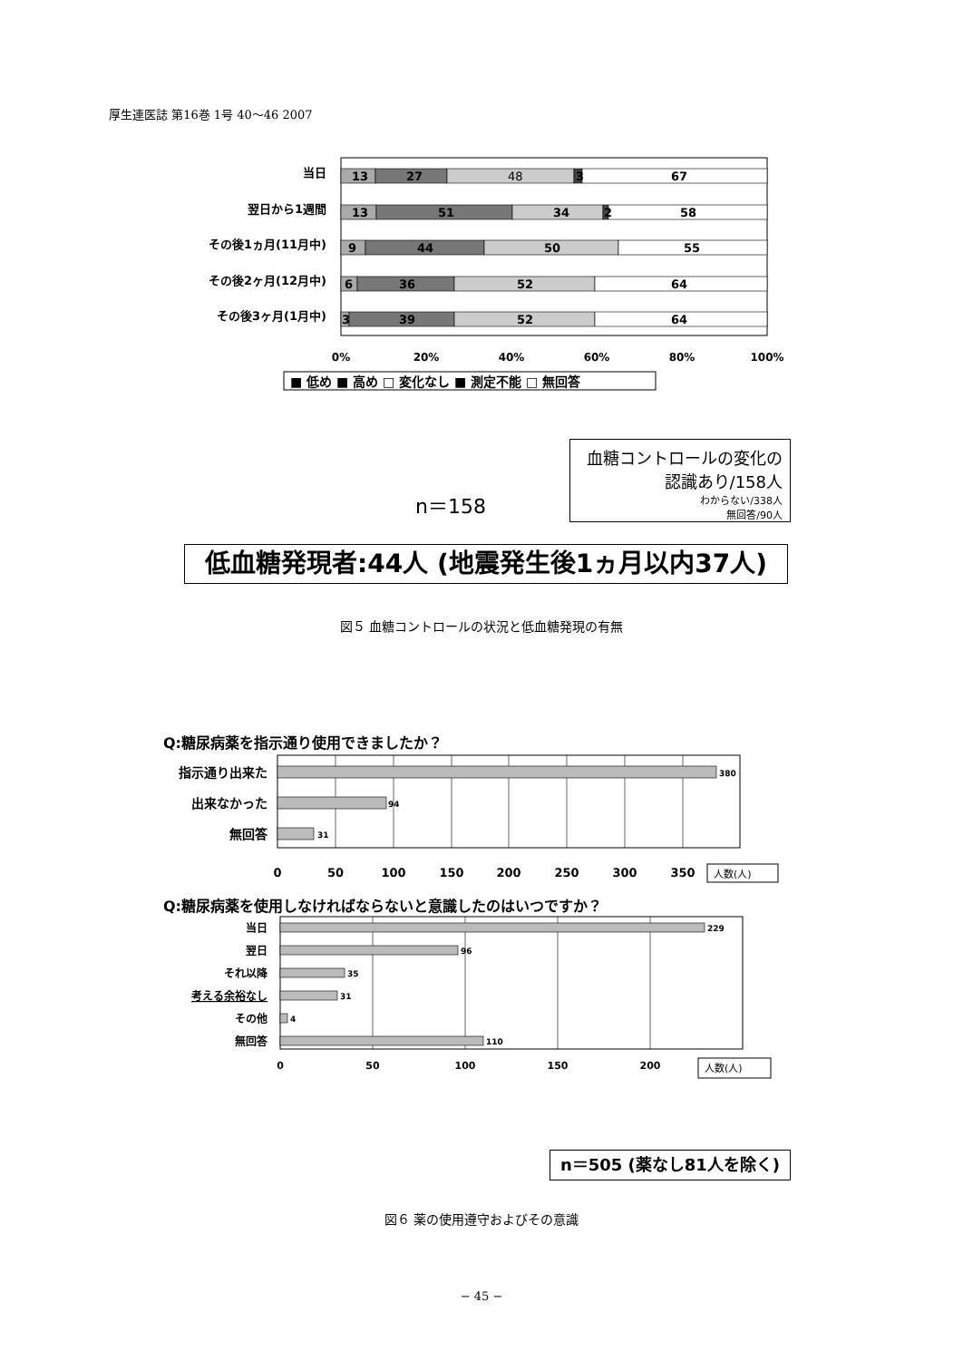厚生連医誌 第16巻 1号 40〜46 2007
当日
翌日から1週間
その後1ヵ月(11月中)
その後2ヶ月(12月中)
その後3ヶ月(1月中)
13
27
48
3
67
13
51
34
2
58
9
44
50
55
6
36
52
64
3
39
52
64
0%
20%
40%
60%
80%
100%
■ 低め ■ 高め □ 変化なし ■ 測定不能 □ 無回答
血糖コントロールの変化の
認識あり/158人
わからない/338人
無回答/90人
n＝158
低血糖発現者:44人 (地震発生後1ヵ月以内37人)
図５ 血糖コントロールの状況と低血糖発現の有無
Q:糖尿病薬を指示通り使用できましたか？
指示通り出来た
出来なかった
無回答
380
94
31
0
50
100
150
200
250
300
350
人数(人)
Q:糖尿病薬を使用しなければならないと意識したのはいつですか？
当日
翌日
それ以降
考える余裕なし
その他
無回答
229
96
35
31
4
110
0
50
100
150
200
人数(人)
n＝505 (薬なし81人を除く)
図６ 薬の使用遵守およびその意識
− 45 −